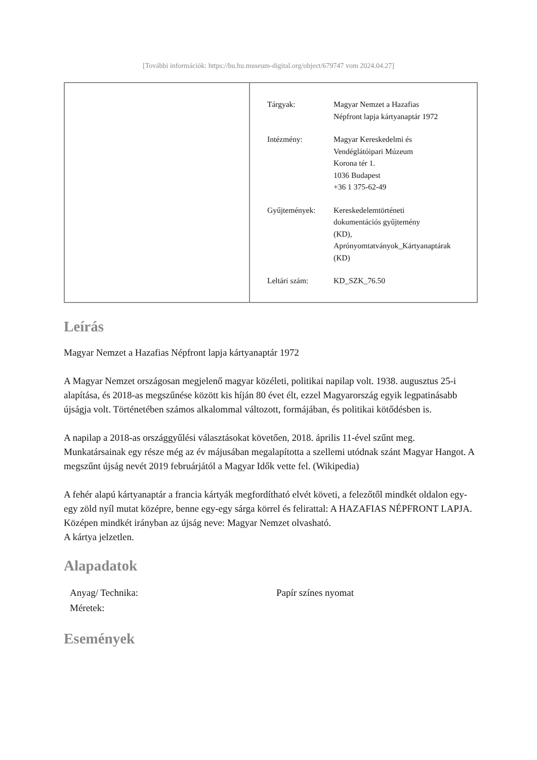[További információk: https://bu.hu.museum-digital.org/object/679747 vom 2024.04.27]
| Tárgyak: | Magyar Nemzet a Hazafias Népfront lapja kártyanaptár 1972 |
| Intézmény: | Magyar Kereskedelmi és Vendéglátóipari Múzeum Korona tér 1. 1036 Budapest +36 1 375-62-49 |
| Gyűjtemények: | Kereskedelemtörténeti dokumentációs gyűjtemény (KD), Aprónyomtatványok_Kártyanaptárak (KD) |
| Leltári szám: | KD_SZK_76.50 |
Leírás
Magyar Nemzet a Hazafias Népfront lapja kártyanaptár 1972
A Magyar Nemzet országosan megjelenő magyar közéleti, politikai napilap volt. 1938. augusztus 25-i alapítása, és 2018-as megszűnése között kis híján 80 évet élt, ezzel Magyarország egyik legpatinásabb újságja volt. Történetében számos alkalommal változott, formájában, és politikai kötődésben is.
A napilap a 2018-as országgyűlési választásokat követően, 2018. április 11-ével szűnt meg. Munkatársainak egy része még az év májusában megalapította a szellemi utódnak szánt Magyar Hangot. A megszűnt újság nevét 2019 februárjától a Magyar Idők vette fel. (Wikipedia)
A fehér alapú kártyanaptár a francia kártyák megfordítható elvét követi, a felezőtől mindkét oldalon egy-egy zöld nyíl mutat középre, benne egy-egy sárga körrel és felirattal: A HAZAFIAS NÉPFRONT LAPJA. Középen mindkét irányban az újság neve: Magyar Nemzet olvasható.
A kártya jelzetlen.
Alapadatok
| Anyag/ Technika: | Papír színes nyomat |
| Méretek: | |
Események